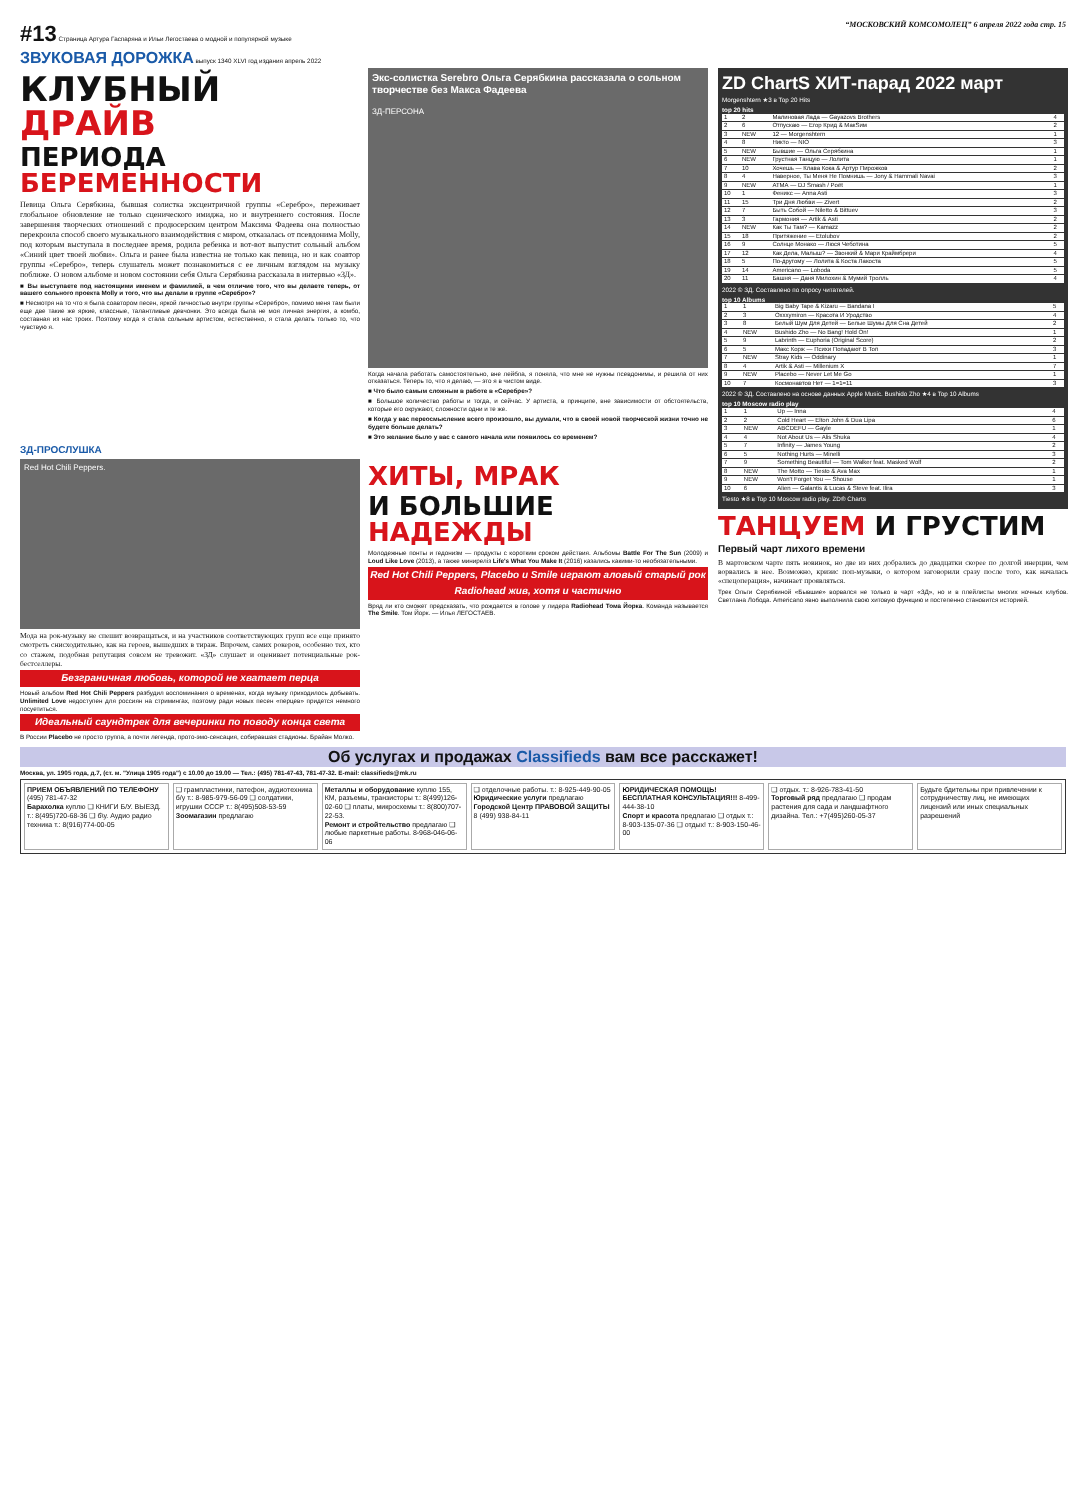#13 Страница Артура Гаспаряна и Ильи Легостаева о модной и популярной музыке
ЗВУКОВАЯ ДОРОЖКА выпуск 1340 XLVI год издания апрель 2022
“МОСКОВСКИЙ КОМСОМОЛЕЦ” 6 апреля 2022 года стр. 15
КЛУБНЫЙ ДРАЙВ
ПЕРИОДА БЕРЕМЕННОСТИ
Певица Ольга Серябкина, бывшая солистка эксцентричной группы «Серебро», переживает глобальное обновление не только сценического имиджа, но и внутреннего состояния. После завершения творческих отношений с продюсерским центром Максима Фадеева она полностью перекроила способ своего музыкального взаимодействия с миром, отказалась от псевдонима Molly, под которым выступала в последнее время, родила ребенка и вот-вот выпустит сольный альбом «Синий цвет твоей любви». Ольга и ранее была известна не только как певица, но и как соавтор группы «Серебро», теперь слушатель может познакомиться с ее личным взглядом на музыку поближе. О новом альбоме и новом состоянии себя Ольга Серябкина рассказала в интервью «ЗД».
■ Вы выступаете под настоящими именем и фамилией, в чем отличие того, что вы делаете теперь, от вашего сольного проекта Molly и того, что вы делали в группе «Серебро»?
■ Несмотря на то что я была соавтором песен, яркой личностью внутри группы «Серебро», помимо меня там были еще две такие же яркие, классные, талантливые девчонки. Это всегда была не моя личная энергия, а комбо, составная из нас троих. Поэтому когда я стала сольным артистом, естественно, я стала делать только то, что чувствую я.
Экс-солистка Serebro Ольга Серябкина рассказала о сольном творчестве без Макса Фадеева
ЗД-ПЕРСОНА
Когда начала работать самостоятельно, вне лейбла, я поняла, что мне не нужны псевдонимы, и решила от них отказаться. Теперь то, что я делаю, — это я в чистом виде.
■ Что было самым сложным в работе в «Серебре»?
■ Большое количество работы и тогда, и сейчас. У артиста, в принципе, вне зависимости от обстоятельств, которые его окружают, сложности одни и те же.
■ Когда у вас переосмысление всего произошло, вы думали, что в своей новой творческой жизни точно не будете больше делать?
■ Это желание было у вас с самого начала или появилось со временем?
ЗД-ПРОСЛУШКА
Red Hot Chili Peppers.
Мода на рок-музыку не спешит возвращаться, и на участников соответствующих групп все еще принято смотреть снисходительно, как на героев, вышедших в тираж. Впрочем, самих рокеров, особенно тех, кто со стажем, подобная репутация совсем не тревожит. «ЗД» слушает и оценивает потенциальные рок-бестселлеры.
Безграничная любовь, которой не хватает перца
Новый альбом Red Hot Chili Peppers разбудил воспоминания о временах, когда музыку приходилось добывать. Unlimited Love недоступен для россиян на стримингах, поэтому ради новых песен «перцев» придется немного посуетиться.
Идеальный саундтрек для вечеринки по поводу конца света
В России Placebo не просто группа, а почти легенда, прото-эмо-сенсация, собиравшая стадионы. Брайан Молко.
ХИТЫ, МРАК
И БОЛЬШИЕ НАДЕЖДЫ
Молодежные понты и гедонизм — продукты с коротким сроком действия. Альбомы Battle For The Sun (2009) и Loud Like Love (2013), а также миниреліз Life's What You Make It (2016) казались какими-то необязательными.
Red Hot Chili Peppers, Placebo и Smile играют аловый старый рок
Radiohead жив, хотя и частично
Вряд ли кто сможет предсказать, что рождается в голове у лидера Radiohead Тома Йорка. Команда называется The Smile. Том Йорк. — Илья ЛЕГОСТАЕВ.
ZD ChartS ХИТ-парад 2022 март
Morgenshtern ★3 в Top 20 Hits
top 20 hits
| 1 | 2 | Малиновая Лада — Gayazovs Brothers | 4 |
| 2 | 6 | Отпускаю — Егор Крид & МакSим | 2 |
| 3 | NEW | 12 — Morgenshtern | 1 |
| 4 | 8 | Никто — NIO | 3 |
| 5 | NEW | Бывшие — Ольга Серябкина | 1 |
| 6 | NEW | Грустная Танцую — Лолита | 1 |
| 7 | 10 | Хочешь — Клава Кока & Артур Пирожков | 2 |
| 8 | 4 | Наверное, Ты Меня Не Помнишь — Jony & Hammali Navai | 3 |
| 9 | NEW | АТМА — DJ Smash / Poёt | 1 |
| 10 | 1 | Феникс — Anna Asti | 3 |
| 11 | 15 | Три Дня Любви — Zivert | 2 |
| 12 | 7 | Быть Собой — Niletto & Bittuev | 3 |
| 13 | 3 | Гармония — Artik & Asti | 2 |
| 14 | NEW | Как Ты Там? — Kamazz | 2 |
| 15 | 18 | Притяжение — Etolubov | 2 |
| 16 | 9 | Солнце Монако — Люся Чеботина | 5 |
| 17 | 12 | Как Дела, Малыш? — Звонкий & Мари Краймбрери | 4 |
| 18 | 5 | По-другому — Лолита & Коста Лакоста | 5 |
| 19 | 14 | Americano — Loboda | 5 |
| 20 | 11 | Башня — Даня Милохин & Мумий Тролль | 4 |
2022 © ЗД. Составлено по опросу читателей.
top 10 Albums
| 1 | 1 | Big Baby Tape & Kizaru — Bandana I | 5 |
| 2 | 3 | Oxxxymiron — Красота И Уродство | 4 |
| 3 | 8 | Белый Шум Для Детей — Белые Шумы Для Сна Детей | 2 |
| 4 | NEW | Bushido Zho — No Bang! Hold On! | 1 |
| 5 | 9 | Labrinth — Euphoria (Original Score) | 2 |
| 6 | 5 | Макс Корж — Психи Попадают В Топ | 3 |
| 7 | NEW | Stray Kids — Oddinary | 1 |
| 8 | 4 | Artik & Asti — Millenium X | 7 |
| 9 | NEW | Placebo — Never Let Me Go | 1 |
| 10 | 7 | Космонавтов Нет — 1=1=11 | 3 |
2022 © ЗД. Составлено на основе данных Apple Music. Bushido Zho ★4 в Top 10 Albums
top 10 Moscow radio play
| 1 | 1 | Up — Inna | 4 |
| 2 | 2 | Cold Heart — Elton John & Dua Lipa | 6 |
| 3 | NEW | ABCDEFU — Gayle | 1 |
| 4 | 4 | Not About Us — Alis Shuka | 4 |
| 5 | 7 | Infinity — James Young | 2 |
| 6 | 5 | Nothing Hurts — Minelli | 3 |
| 7 | 9 | Something Beautiful — Tom Walker feat. Masked Wolf | 2 |
| 8 | NEW | The Motto — Tiesto & Ava Max | 1 |
| 9 | NEW | Won't Forget You — Shouse | 1 |
| 10 | 6 | Alien — Galantis & Lucas & Steve feat. Ilira | 3 |
Tiesto ★8 в Top 10 Moscow radio play. ZD® Charts
ТАНЦУЕМ И ГРУСТИМ
Первый чарт лихого времени
В мартовском чарте пять новинок, но две из них добрались до двадцатки скорее по долгой инерции, чем ворвались в нее. Возможно, кризис поп-музыки, о котором заговорили сразу после того, как началась «спецоперация», начинает проявляться.
Трек Ольги Серябкиной «Бывшие» ворвался не только в чарт «ЗД», но и в плейлисты многих ночных клубов. Светлана Лобода. Americano явно выполнила свою хитовую функцию и постепенно становится историей.
Об услугах и продажах Classifieds вам все расскажет!
Москва, ул. 1905 года, д.7, (ст. м. "Улица 1905 года") с 10.00 до 19.00 — Тел.: (495) 781-47-43, 781-47-32. E-mail: classifieds@mk.ru
ПРИЕМ ОБЪЯВЛЕНИЙ ПО ТЕЛЕФОНУ (495) 781-47-32
Барахолка куплю ❑ КНИГИ Б/У. ВЫЕЗД. т.: 8(495)720-68-36 ❑ б\у. Аудио радио техника т.: 8(916)774-00-05
❑ грампластинки, патефон, аудиотехника б/у т.: 8-985-979-56-09 ❑ солдатики, игрушки СССР т.: 8(495)508-53-59
Зоомагазин предлагаю
Металлы и оборудование куплю 155, КМ, разъемы, транзисторы т.: 8(499)126-02-60 ❑ платы, микросхемы т.: 8(800)707-22-53.
Ремонт и стройтельство предлагаю ❑ любые паркетные работы. 8-968-046-06-06
❑ отделочные работы. т.: 8-925-449-90-05
Юридические услуги предлагаю
Городской Центр ПРАВОВОЙ ЗАЩИТЫ 8 (499) 938-84-11
ЮРИДИЧЕСКАЯ ПОМОЩЬ! БЕСПЛАТНАЯ КОНСУЛЬТАЦИЯ!!! 8-499-444-38-10
Спорт и красота предлагаю ❑ отдых т.: 8-903-135-07-36 ❑ отдых! т.: 8-903-150-46-00
❑ отдых. т.: 8-926-783-41-50
Торговый ряд предлагаю ❑ продам растения для сада и ландшафтного дизайна. Тел.: +7(495)260-05-37
Будьте бдительны при привлечении к сотрудничеству лиц, не имеющих лицензий или иных специальных разрешений